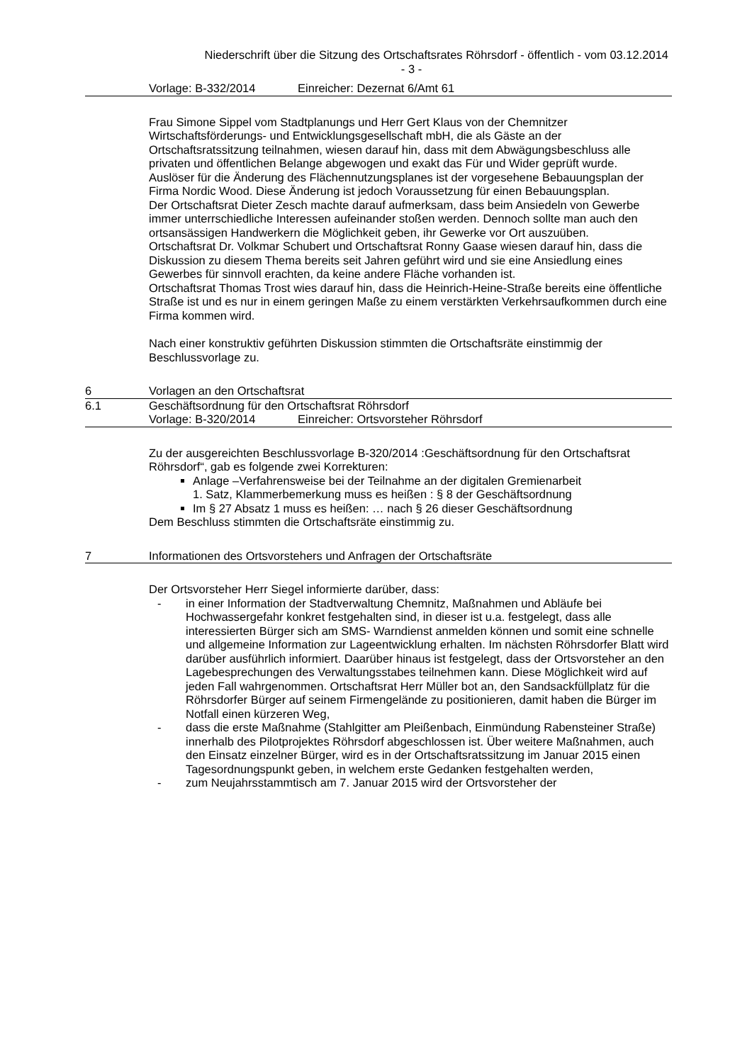Niederschrift über die Sitzung des Ortschaftsrates Röhrsdorf - öffentlich - vom 03.12.2014
- 3 -
Vorlage: B-332/2014 Einreicher: Dezernat 6/Amt 61
Frau Simone Sippel vom Stadtplanungs und Herr Gert Klaus von der Chemnitzer Wirtschaftsförderungs- und Entwicklungsgesellschaft mbH, die als Gäste an der Ortschaftsratssitzung teilnahmen, wiesen darauf hin, dass mit dem Abwägungsbeschluss alle privaten und öffentlichen Belange abgewogen und exakt das Für und Wider geprüft wurde.
Auslöser für die Änderung des Flächennutzungsplanes ist der vorgesehene Bebauungsplan der Firma Nordic Wood. Diese Änderung ist jedoch Voraussetzung für einen Bebauungsplan.
Der Ortschaftsrat Dieter Zesch machte darauf aufmerksam, dass beim Ansiedeln von Gewerbe immer unterrschiedliche Interessen aufeinander stoßen werden. Dennoch sollte man auch den ortsansässigen Handwerkern die Möglichkeit geben, ihr Gewerke vor Ort auszuüben.
Ortschaftsrat Dr. Volkmar Schubert und Ortschaftsrat Ronny Gaase wiesen darauf hin, dass die Diskussion zu diesem Thema bereits seit Jahren geführt wird und sie eine Ansiedlung eines Gewerbes für sinnvoll erachten, da keine andere Fläche vorhanden ist.
Ortschaftsrat Thomas Trost wies darauf hin, dass die Heinrich-Heine-Straße bereits eine öffentliche Straße ist und es nur in einem geringen Maße zu einem verstärkten Verkehrsaufkommen durch eine Firma kommen wird.
Nach einer konstruktiv geführten Diskussion stimmten die Ortschaftsräte einstimmig der Beschlussvorlage zu.
6 Vorlagen an den Ortschaftsrat
6.1 Geschäftsordnung für den Ortschaftsrat Röhrsdorf
Vorlage: B-320/2014 Einreicher: Ortsvorsteher Röhrsdorf
Zu der ausgereichten Beschlussvorlage B-320/2014 :Geschäftsordnung für den Ortschaftsrat Röhrsdorf“, gab es folgende zwei Korrekturen:
Anlage –Verfahrensweise bei der Teilnahme an der digitalen Gremienarbeit
1. Satz, Klammerbemerkung muss es heißen : § 8 der Geschäftsordnung
Im § 27 Absatz 1 muss es heißen: … nach § 26 dieser Geschäftsordnung
Dem Beschluss stimmten die Ortschaftsräte einstimmig zu.
7 Informationen des Ortsvorstehers und Anfragen der Ortschaftsräte
Der Ortsvorsteher Herr Siegel informierte darüber, dass:
- in einer Information der Stadtverwaltung Chemnitz, Maßnahmen und Abläufe bei Hochwassergefahr konkret festgehalten sind, in dieser ist u.a. festgelegt, dass alle interessierten Bürger sich am SMS- Warndienst anmelden können und somit eine schnelle und allgemeine Information zur Lageentwicklung erhalten. Im nächsten Röhrsdorfer Blatt wird darüber ausführlich informiert. Daarüber hinaus ist festgelegt, dass der Ortsvorsteher an den Lagebesprechungen des Verwaltungsstabes teilnehmen kann. Diese Möglichkeit wird auf jeden Fall wahrgenommen. Ortschaftsrat Herr Müller bot an, den Sandsackfüllplatz für die Röhrsdorfer Bürger auf seinem Firmengelände zu positionieren, damit haben die Bürger im Notfall einen kürzeren Weg,
- dass die erste Maßnahme (Stahlgitter am Pleißenbach, Einmündung Rabensteiner Straße) innerhalb des Pilotprojektes Röhrsdorf abgeschlossen ist. Über weitere Maßnahmen, auch den Einsatz einzelner Bürger, wird es in der Ortschaftsratssitzung im Januar 2015 einen Tagesordnungspunkt geben, in welchem erste Gedanken festgehalten werden,
- zum Neujahrsstammtisch am 7. Januar 2015 wird der Ortsvorsteher der